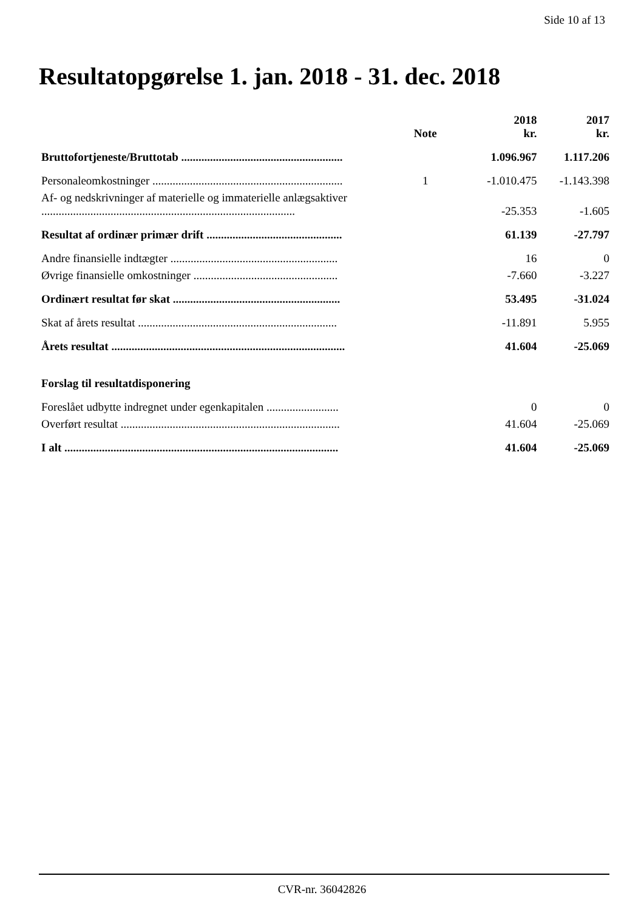Side 10 af 13
Resultatopgørelse 1. jan. 2018 - 31. dec. 2018
| | Note | 2018 kr. | 2017 kr. |
| --- | --- | --- | --- |
| Bruttofortjeneste/Bruttotab ........................................................ | | 1.096.967 | 1.117.206 |
| Personaleomkostninger .................................................................. | 1 | -1.010.475 | -1.143.398 |
| Af- og nedskrivninger af materielle og immaterielle anlægsaktiver ........................................................................................ | | -25.353 | -1.605 |
| Resultat af ordinær primær drift ............................................... | | 61.139 | -27.797 |
| Andre finansielle indtægter .......................................................... | | 16 | 0 |
| Øvrige finansielle omkostninger .................................................. | | -7.660 | -3.227 |
| Ordinært resultat før skat .......................................................... | | 53.495 | -31.024 |
| Skat af årets resultat ..................................................................... | | -11.891 | 5.955 |
| Årets resultat ................................................................................. | | 41.604 | -25.069 |
| Forslag til resultatdisponering | | | |
| Foreslået udbytte indregnet under egenkapitalen ......................... | | 0 | 0 |
| Overført resultat ............................................................................ | | 41.604 | -25.069 |
| I alt ............................................................................................... | | 41.604 | -25.069 |
CVR-nr. 36042826